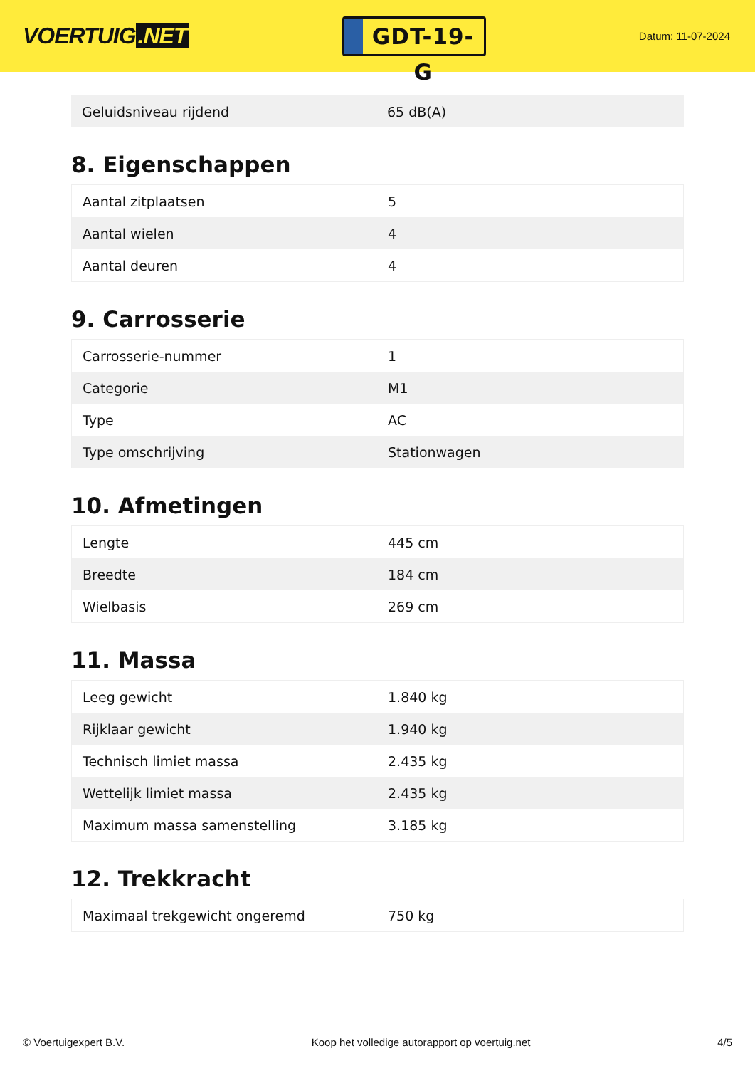VOERTUIG.NET
GDT-19-G
Datum: 11-07-2024
| Geluidsniveau rijdend | 65 dB(A) |
8. Eigenschappen
| Aantal zitplaatsen | 5 |
| Aantal wielen | 4 |
| Aantal deuren | 4 |
9. Carrosserie
| Carrosserie-nummer | 1 |
| Categorie | M1 |
| Type | AC |
| Type omschrijving | Stationwagen |
10. Afmetingen
| Lengte | 445 cm |
| Breedte | 184 cm |
| Wielbasis | 269 cm |
11. Massa
| Leeg gewicht | 1.840 kg |
| Rijklaar gewicht | 1.940 kg |
| Technisch limiet massa | 2.435 kg |
| Wettelijk limiet massa | 2.435 kg |
| Maximum massa samenstelling | 3.185 kg |
12. Trekkracht
| Maximaal trekgewicht ongeremd | 750 kg |
© Voertuigexpert B.V. Koop het volledige autorapport op voertuig.net 4/5